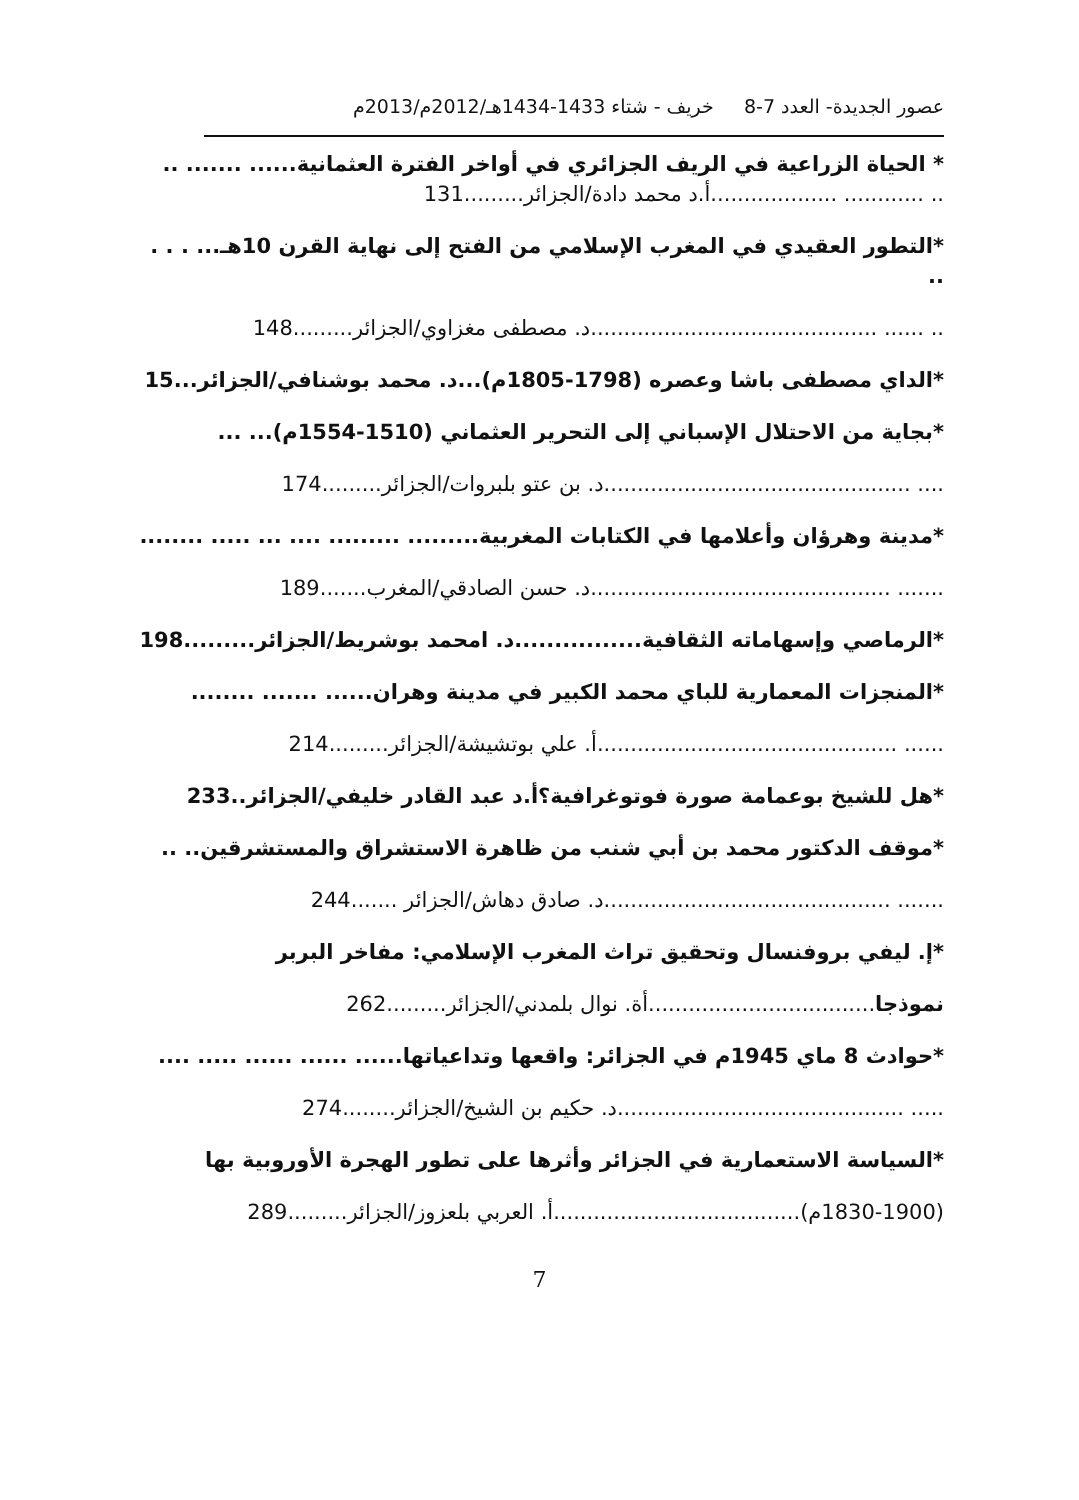عصور الجديدة- العدد 7-8 خريف - شتاء 1433-1434هـ/2012م/2013م
* الحياة الزراعية في الريف الجزائري في أواخر الفترة العثمانية...... ....... ..
.. ............ ...................أ.د محمد دادة/الجزائر.........131
*التطور العقيدي في المغرب الإسلامي من الفتح إلى نهاية القرن 10هـ... . . . ..
.. ...... ...........................................د. مصطفى مغزاوي/الجزائر.........148
*الداي مصطفى باشا وعصره (1798-1805م)...د. محمد بوشنافي/الجزائر...15
*بجاية من الاحتلال الإسباني إلى التحرير العثماني (1510-1554م)... ...
.... ..............................................د. بن عتو بلبروات/الجزائر.........174
*مدينة وهرؤان وأعلامها في الكتابات المغربية......... ......... .... ... ..... ........
....... .............................................د. حسن الصادقي/المغرب.......189
*الرماصي وإسهاماته الثقافية................د. امحمد بوشريط/الجزائر.........198
*المنجزات المعمارية للباي محمد الكبير في مدينة وهران...... ....... ........
...... .............................................أ. علي بوتشيشة/الجزائر.........214
*هل للشيخ بوعمامة صورة فوتوغرافية؟أ.د عبد القادر خليفي/الجزائر..233
*موقف الدكتور محمد بن أبي شنب من ظاهرة الاستشراق والمستشرقين.. ..
....... ...........................................د. صادق دهاش/الجزائر .......244
*إ. ليفي بروفنسال وتحقيق تراث المغرب الإسلامي: مفاخر البربر
نموذجا..................................أة. نوال بلمدني/الجزائر.........262
*حوادث 8 ماي 1945م في الجزائر: واقعها وتداعياتها...... ...... ...... ..... ....
..... ...........................................د. حكيم بن الشيخ/الجزائر........274
*السياسة الاستعمارية في الجزائر وأثرها على تطور الهجرة الأوروبية بها
(1830-1900م).....................................أ. العربي بلعزوز/الجزائر.........289
7